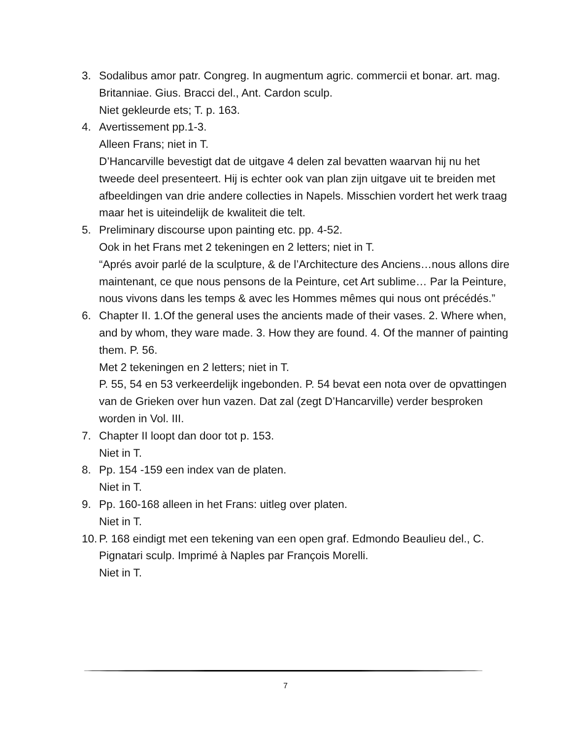3. Sodalibus amor patr. Congreg. In augmentum agric. commercii et bonar. art. mag. Britanniae. Gius. Bracci del., Ant. Cardon sculp.
Niet gekleurde ets; T. p. 163.
4. Avertissement pp.1-3.
Alleen Frans; niet in T.
D’Hancarville bevestigt dat de uitgave 4 delen zal bevatten waarvan hij nu het tweede deel presenteert. Hij is echter ook van plan zijn uitgave uit te breiden met afbeeldingen van drie andere collecties in Napels. Misschien vordert het werk traag maar het is uiteindelijk de kwaliteit die telt.
5. Preliminary discourse upon painting etc. pp. 4-52.
Ook in het Frans met 2 tekeningen en 2 letters; niet in T.
“Aprés avoir parlé de la sculpture, & de l’Architecture des Anciens…nous allons dire maintenant, ce que nous pensons de la Peinture, cet Art sublime… Par la Peinture, nous vivons dans les temps & avec les Hommes mêmes qui nous ont précédés.”
6. Chapter II. 1.Of the general uses the ancients made of their vases. 2. Where when, and by whom, they ware made. 3. How they are found. 4. Of the manner of painting them. P. 56.
Met 2 tekeningen en 2 letters; niet in T.
P. 55, 54 en 53 verkeerdelijk ingebonden. P. 54 bevat een nota over de opvattingen van de Grieken over hun vazen. Dat zal (zegt D’Hancarville) verder besproken worden in Vol. III.
7. Chapter II loopt dan door tot p. 153.
Niet in T.
8. Pp. 154 -159 een index van de platen.
Niet in T.
9. Pp. 160-168 alleen in het Frans: uitleg over platen.
Niet in T.
10.
P. 168 eindigt met een tekening van een open graf. Edmondo Beaulieu del., C. Pignatari sculp. Imprimé à Naples par François Morelli.
Niet in T.
7